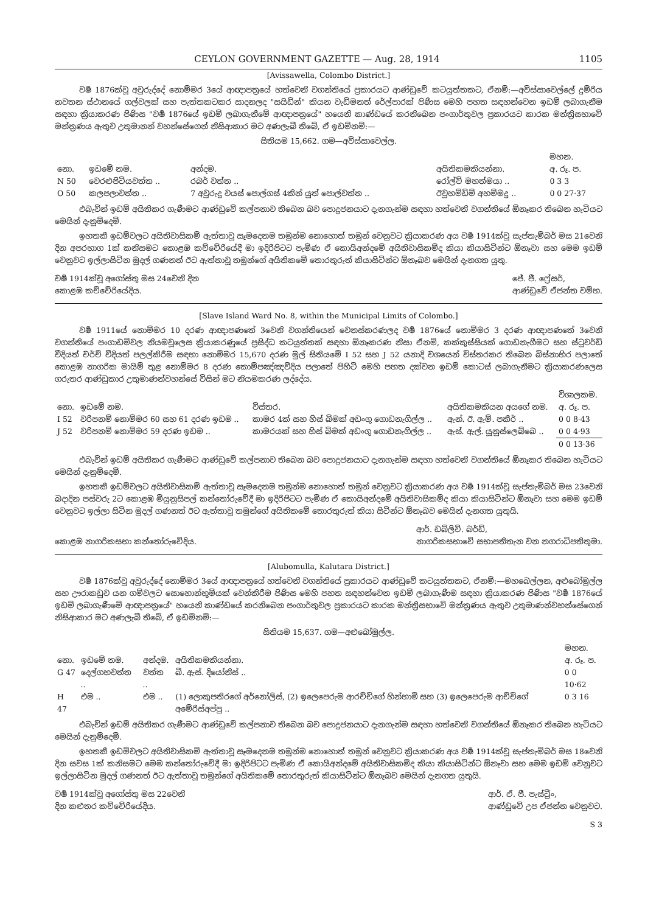CEYLON GOVERNMENT GAZETTE — Aug. 28, 1914 1105
[Avissawella, Colombo District.]
වර්‍ෂ 1876ක්වූ අවුරුද්දේ නොම්මර 3යේ ආඥාපත්‍රයේ හත්වෙනි වගන්තියේ ප්‍රකාරයට ආණ්ඩුවේ කටයුත්තකට, ඒනම්:—අවිස්සාවෙල්ලේ දුම්රිය නවතන ස්ථානයේ ගල්වලක් සහ පැත්තකටකර සාදනලද "සයිඩින්" කියන වැඩිමනත් රේල්පාරක් පිණිස මෙහි පහත සඳහන්වෙන ඉඩම් ලබාගැනීම සඳහා ක්‍රියාකරණ පිණිස "වර්‍ෂ 1876යේ ඉඩම් ලබාගැනීමේ ආඥාපත්‍රයේ" හයෙනි කාණ්ඩයේ කරනිබෙන පංගාර්තුවල ප්‍රකාරයට කාරක මන්ත්‍රිසභාවේ මන්ත්‍රණය ඇතුව උතුමානන් වහන්සේගෙන් නිසිආකාර මට අණලැබී තිබේ, ඒ ඉඩම්නම්:—
සිතියම 15,662. ගම—අවිස්සාවෙල්ල.
| | | | | මහන. |
| --- | --- | --- | --- | --- |
| නො. | ඉඩමේ නම. | අන්දම. | අයිතිකමකියන්නා. | අ. රූ. ප. |
| N 50 | වෙරළුපිටියවත්ත .. | රබර් වත්ත .. | රෝල්ව් මහත්මයා .. | 0 3 3 |
| O 50 | කලපලාවත්ත .. | 7 අවුරුදු වයස් පොල්ගස් 4කින් යුත් පොල්වත්ත .. | ඊවුහම්ඩිම් අහම්මදු .. | 0 0 27·37 |
එබැවින් ඉඩම් අයිතිකර ගැණීමට ආණ්ඩුවේ කල්පනාව තිබෙන බව පොදුජනයාට දැනගැන්ම සඳහා හත්වෙනි වගන්තියේ ඕනෑකර තිබෙන හැටියට මෙයින් දැනුම්දෙමි.
ඉහතකී ඉඩම්වලට අයිතිවාසිකම් ඇත්තාවූ සෑමදෙනම තමුන්ම නොහොත් තමුන් වෙනුවට ක්‍රියාකරණ අය වර්‍ෂ 1914ක්වූ සැප්තැම්බර් මස 21වෙනි දින අපරභාග 1ක් කනිසමට කොළඹ කච්චේරියේදී මා ඉදිරිපිටට පැමිණ ඒ කොයිඅන්දමේ අයිතිවාසිකම්ද කියා කියාසිටින්ට ඕනෑවා සහ මෙම ඉඩම් වෙනුවට ඉල්ලාසිටින මුදල් ගණනත් ඊට ඇත්තාවූ තමුන්ගේ අයිතිකමේ තොරතුරුත් කියාසිටින්ට ඕනෑබව මෙයින් දැනගත යුතු.
වර්‍ෂ 1914ක්වූ අගෝස්තු මස 24වෙනි දින
කොළඹ කච්චේරියේදිය.
ජේ. ජී. ෆ්‍රේසර්,
ආණ්ඩුවේ ඒජන්ත වම්හ.
[Slave Island Ward No. 8, within the Municipal Limits of Colombo.]
වර්‍ෂ 1911යේ නොම්මර 10 දරණ ආඥාපණතේ 3වෙනි වගන්තියෙන් වෙනස්කරණලද වර්‍ෂ 1876යේ නොම්මර 3 දරණ ආඥාපණතේ 3වෙනි වගන්තියේ පංගාඩම්වල නියමවූලෙස ක්‍රියාකරණුයේ ප්‍රසිද්ධ කටයුත්තක් සඳහා ඕනෑකරණ නිසා ඒනම්, කක්කුස්සියක් ගොඩනැගීමට සහ ස්ටුවර්ඩ් වීදියත් චර්ච් වීදියත් පලල්කිරීම සඳහා නොම්මර 15,670 දරණ මුල් සිතියමේ I 52 සහ J 52 යනාදි වශයෙන් විස්තරකර තිබෙන බිස්නාහිර පලාතේ කොළඹ නාගරික මායිම් තුළ නොම්මර 8 දරණ කොම්පඤ්ඤවීදිය පලාතේ පිහිටි මෙහි පහත දක්වන ඉඩම් කොටස් ලබාගැනීමට ක්‍රියාකරණලෙස ගරුතර ආණ්ඩුකාර උතුමාණන්වහන්සේ විසින් මට නියමකරණ ලද්දේය.
| | | | | විශාලකම. |
| --- | --- | --- | --- | --- |
| නො. | ඉඩමේ නම. | විස්තර. | අයිතිකමකියන අයගේ නම. | අ. රූ. ප. |
| I 52 | වරිපනම් නොම්මර 60 සහ 61 දරණ ඉඩම .. | කාමර 4ක් සහ හිස් බිමක් අඩංගු ගොඩනැගිල්ල .. | ඇන්. ඊ. ඇම්. පකීර් .. | 0 0 8·43 |
| J 52 | වරිපනම් නොම්මර 59 දරණ ඉඩම .. | කාමරයක් සහ හිස් බිමක් අඩංගු ගොඩනැගිල්ල .. | ඇස්. ඇල්. යූනුස්ලෙබ්බෙ .. | 0 0 4·93 |
| | | | | 0 0 13·36 |
එබැවින් ඉඩම් අයිතිකර ගැණීමට ආණ්ඩුවේ කල්පනාව තිබෙන බව පොදුජනයාට දැනගැන්ම සඳහා හත්වෙනි වගන්තියේ ඕනෑකර තිබෙන හැටියට මෙයින් දැනුම්දෙමි.
ඉහතකී ඉඩම්වලට අයිතිවාසිකම් ඇත්තාවූ සෑමදෙනම තමුන්ම නොහොත් තමුන් වෙනුවට ක්‍රියාකරණ අය වර්‍ෂ 1914ක්වූ සැප්තැම්බර් මස 23වෙනි බදාදින පස්වරු 2ට කොළඹ මියුනුසිපල් කන්තෝරුවේදී මා ඉදිරිපිටට පැමිණ ඒ කොයිඅන්දමේ අයිතිවාසිකම්ද කියා කියාසිටින්ට ඕනෑවා සහ මෙම ඉඩම් වෙනුවට ඉල්ලා සිටින මුදල් ගණනත් ඊට ඇත්තාවූ තමුන්ගේ අයිතිකමේ තොරතුරුත් කියා සිටින්ට ඕනෑබව මෙයින් දැනගත යුතුයි.
කොළඹ නාගරිකසභා කන්තෝරුවේදිය. ආර්. ඩබ්ලිව්. බර්ඩ්,
නාගරිකසභාවේ සභාපතිතැන වන නගරාධිපතිතුමා.
[Alubomulla, Kalutara District.]
වර්‍ෂ 1876ක්වූ අවුරුද්දේ නොම්මර 3යේ ආඥාපත්‍රයේ හත්වෙනි වගන්තියේ ප්‍රකාරයට ආණ්ඩුවේ කටයුත්තකට, ඒනම්:—මහබෙල්ලන, අළුබෝමුල්ල සහ ඌරාකඩුව යන ගම්වලට සොහොන්භූමියක් වෙන්කිරීම පිණිස මෙහි පහත සඳහන්වෙන ඉඩම් ලබාගැණීම සඳහා ක්‍රියාකරණ පිණිස "වර්‍ෂ 1876යේ ඉඩම් ලබාගැණීමේ ආඥාපත්‍රයේ" හයෙනි කාණ්ඩයේ කරනිබෙන පංගාර්තුවල ප්‍රකාරයට කාරක මන්ත්‍රිසභාවේ මන්ත්‍රණය ඇතුව උතුමාණන්වහන්සේගෙන් නිසිආකාර මට අණලැබී තිබේ, ඒ ඉඩම්නම්:—
සිතියම 15,637. ගම—අළුබෝමුල්ල.
| | | | | මහන. |
| --- | --- | --- | --- | --- |
| නො. | ඉඩමේ නම. | අන්දම. | අයිතිකමකියන්නා. | අ. රූ. ප. |
| G 47 | දෙල්ගහවත්ත .. | වත්ත .. | බී. ඇස්. දියෝනිස් .. | 0 0 10·62 |
| H 47 | එම .. | එම .. | (1) ලොකුපතිරගේ අර්නෝලිස්, (2) ඉලෙපෙරුම ආරච්චිගේ හින්හාමි සහ (3) ඉලෙපෙරුම ආච්චිගේ අමේරිස්අප්පු .. | 0 3 16 |
එබැවින් ඉඩම් අයිතිකර ගැණීමට ආණ්ඩුවේ කල්පනාව තිබෙන බව පොදුජනයාට දැනගැන්ම සඳහා හත්වෙනි වගන්තියේ ඕනෑකර තිබෙන හැටියට මෙයින් දැනුම්දෙමි.
ඉහතකී ඉඩම්වලට අයිතිවාසිකම් ඇත්තාවූ සෑමදෙනම තමුන්ම නොහොත් තමුන් වෙනුවට ක්‍රියාකරණ අය වර්‍ෂ 1914ක්වූ සැප්තැම්බර් මස 18වෙනි දින සවස 1ක් කනිසමට මෙම කන්තෝරුවේදී මා ඉදිරිපිටට පැමිණ ඒ කොයිඅන්දමේ අයිතිවාසිකම්ද කියා කියාසිටින්ට ඕනෑවා සහ මෙම ඉඩම් වෙනුවට ඉල්ලාසිටින මුදල් ගණනත් ඊට ඇත්තාවූ තමුන්ගේ අයිතිකමේ තොරතුරුත් කියාසිටින්ට ඕනෑබව මෙයින් දැනගත යුතුයි.
වර්‍ෂ 1914ක්වූ අගෝස්තු මස 22වෙනි
දින කළුතර කච්චේරියේදිය.
ආර්. ඒ. ජී. පැස්ට්‍රීං,
ආණ්ඩුවේ උප ඒජන්ත වෙනුවට.
S 3